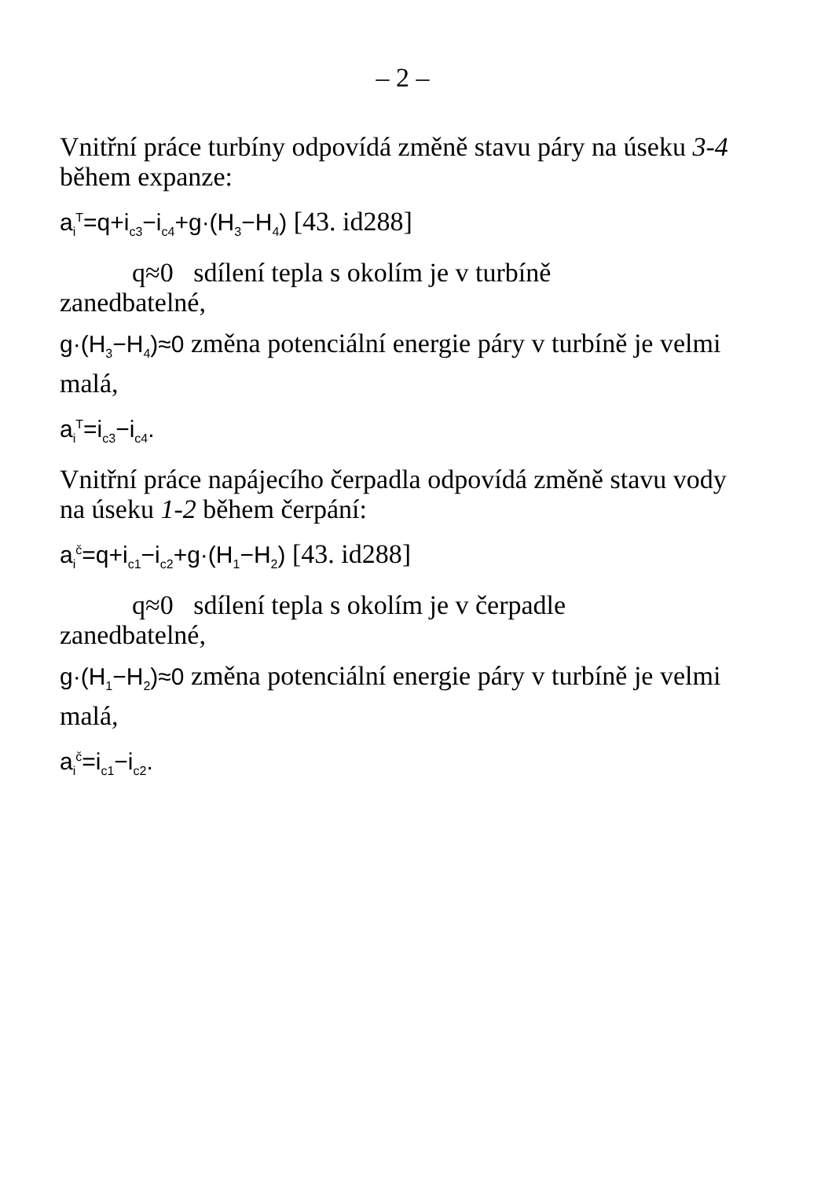– 2 –
Vnitřní práce turbíny odpovídá změně stavu páry na úseku 3-4 během expanze:
a<sub>i</sub><sup>T</sup>=q+i<sub>c3</sub>−i<sub>c4</sub>+g·(H<sub>3</sub>−H<sub>4</sub>) [43. id288]
q≈0 sdílení tepla s okolím je v turbíně
zanedbatelné,
g·(H<sub>3</sub>−H<sub>4</sub>)≈0 změna potenciální energie páry v turbíně je velmi malá,
a<sub>i</sub><sup>T</sup>=i<sub>c3</sub>−i<sub>c4</sub>.
Vnitřní práce napájecího čerpadla odpovídá změně stavu vody na úseku 1-2 během čerpání:
a<sub>i</sub><sup>č</sup>=q+i<sub>c1</sub>−i<sub>c2</sub>+g·(H<sub>1</sub>−H<sub>2</sub>) [43. id288]
q≈0 sdílení tepla s okolím je v čerpadle
zanedbatelné,
g·(H<sub>1</sub>−H<sub>2</sub>)≈0 změna potenciální energie páry v turbíně je velmi malá,
a<sub>i</sub><sup>č</sup>=i<sub>c1</sub>−i<sub>c2</sub>.